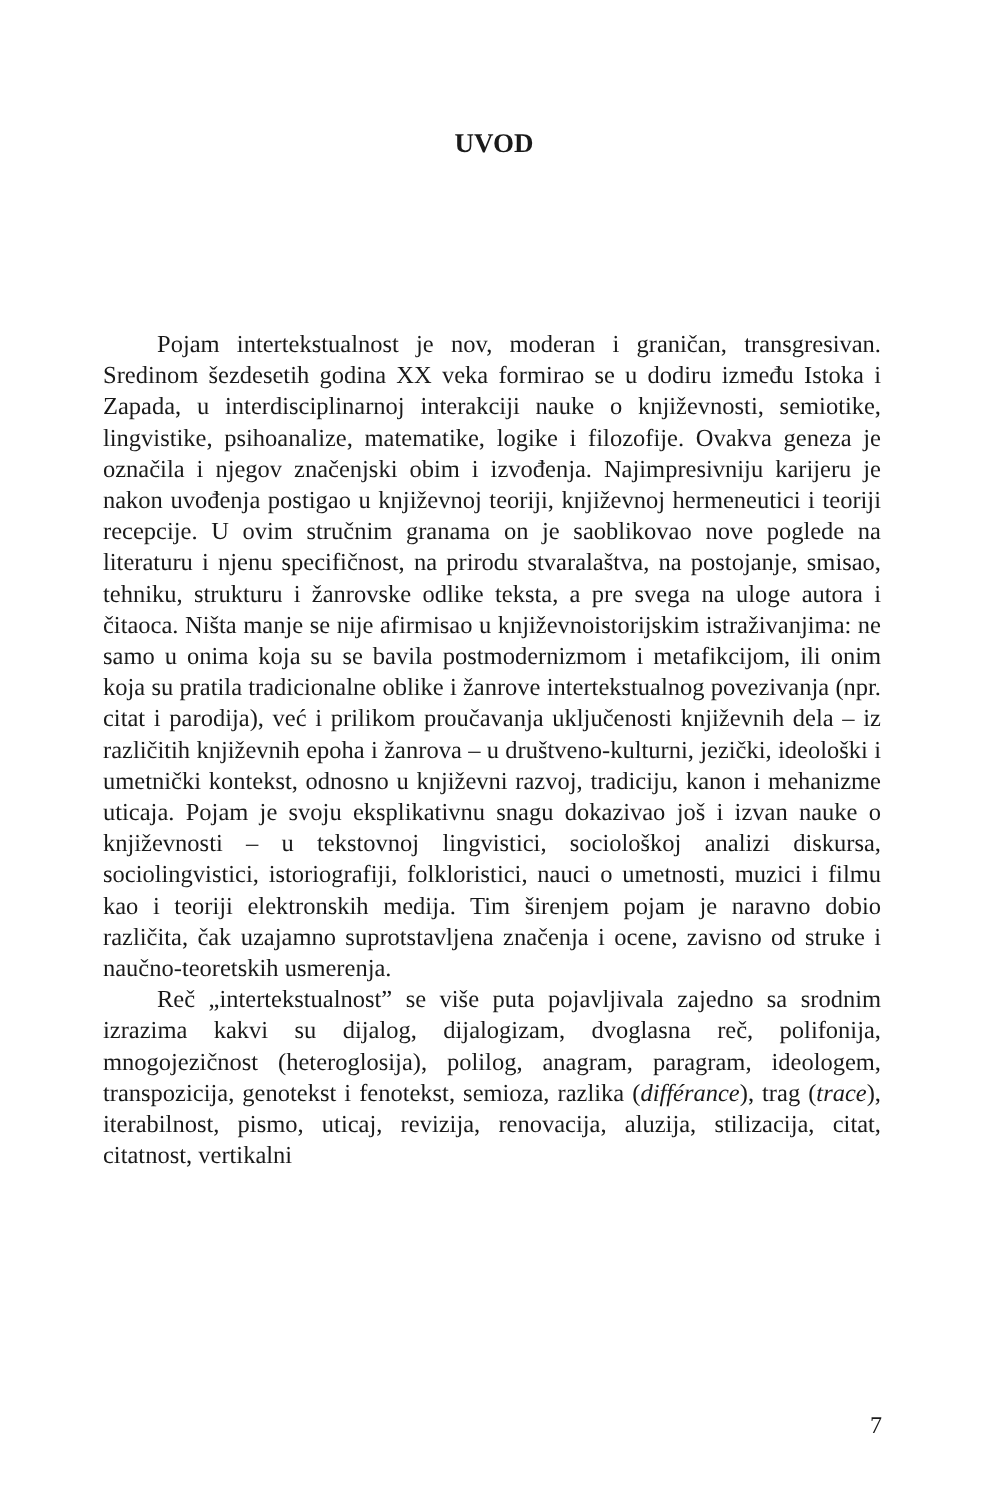UVOD
Pojam intertekstualnost je nov, moderan i graničan, trans­gresivan. Sredinom šezdesetih godina XX veka formirao se u dodiru između Istoka i Zapada, u interdisciplinarnoj interakciji nauke o književnosti, semiotike, lingvistike, psihoanalize, ma­tematike, logike i filozofije. Ovakva geneza je označila i njegov značenjski obim i izvođenja. Najimpresivniju karijeru je nakon uvođenja postigao u književnoj teoriji, književnoj hermeneutici i teoriji recepcije. U ovim stručnim granama on je saoblikovao nove poglede na literaturu i njenu specifičnost, na prirodu stva­ralaštva, na postojanje, smisao, tehniku, strukturu i žanrovske odlike teksta, a pre svega na uloge autora i čitaoca. Ništa manje se nije afirmisao u književnoistorijskim istraživanjima: ne samo u onima koja su se bavila postmodernizmom i metafikcijom, ili onim koja su pratila tradicionalne oblike i žanrove intertekstual­nog povezivanja (npr. citat i parodija), već i prilikom proučavanja uključenosti književnih dela – iz različitih književnih epoha i žanrova – u društveno-kulturni, jezički, ideološki i umetnički kontekst, odnosno u književni razvoj, tradiciju, kanon i meha­nizme uticaja. Pojam je svoju eksplikativnu snagu dokazivao još i izvan nauke o književnosti – u tekstovnoj lingvistici, sociološkoj analizi diskursa, sociolingvistici, istoriografiji, folkloristici, nauci o umetnosti, muzici i filmu kao i teoriji elektronskih medija. Tim širenjem pojam je naravno dobio različita, čak uzajamno suprot­stavljena značenja i ocene, zavisno od struke i naučno-teoretskih usmerenja.
Reč „intertekstualnost” se više puta pojavljivala zajedno sa srodnim izrazima kakvi su dijalog, dijalogizam, dvoglasna reč, polifonija, mnogojezičnost (heteroglosija), polilog, anagram, paragram, ideologem, transpozicija, genotekst i fenotekst, semi­oza, razlika (différance), trag (trace), iterabilnost, pismo, uticaj, revizija, renovacija, aluzija, stilizacija, citat, citatnost, vertikalni
7